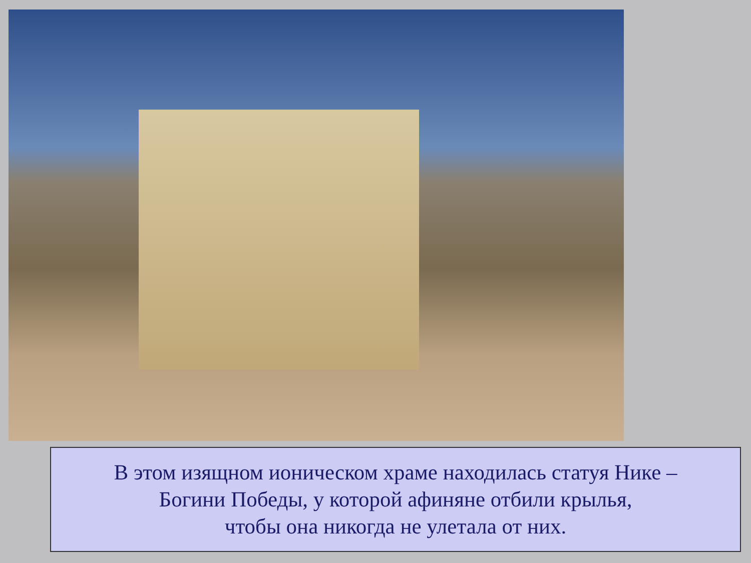В этом изящном ионическом храме находилась статуя Нике –
Богини Победы, у которой афиняне отбили крылья,
чтобы она никогда не улетала от них.